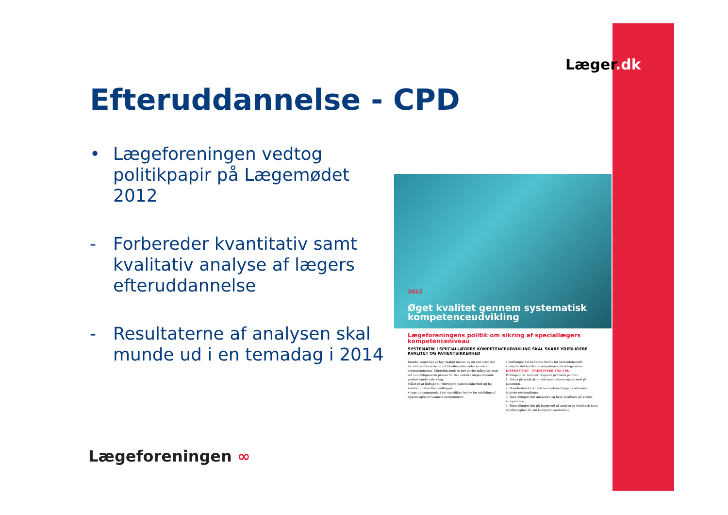Læger.dk
Efteruddannelse - CPD
• Lægeforeningen vedtog politikpapir på Lægemødet 2012
- Forbereder kvantitativ samt kvalitativ analyse af lægers efteruddannelse
- Resultaterne af analysen skal munde ud i en temadag i 2014
2012
Øget kvalitet gennem systematisk kompetenceudvikling
Lægeforeningens politik om sikring af speciallægers kompetenceniveau
SYSTEMATIK I SPECIALLÆGERS KOMPETENCEUDVIKLING SKAL SKABE YDERLIGERE KVALITET OG PATIENTSIKKERHED
Danske læger har et højt fagligt niveau og en stor tradition for efteruddannelse og tid til efteruddannelse er sikret i overenskomsten. Efteruddannelsen bør derfor målrettes som led i en obligatorisk proces for den enkelte læges løbende professionelle udvikling.
Målet er at bidrage til yderligere patientsikkerhed og høj kvalitet i patientbehandlingen.
• tage udgangspunkt i det specifikke behov for udvikling af lægens og/eller teamets kompetencer
• kortlægge det konkrete behov for kompetenceløft
• udfylde det kortlagte kompetenceudviklingsbehov
DISPOSITION – PRINCIPPER FOR CPD
Politikpapiret rummer følgende primære pointer:
1. Fokus på praktisk klinisk kompetence og dermed på patienten.
2. Standarden for klinisk kompetence ligger i nationale kliniske retningslinjer.
3. Speciallægen bør analysere og have feedback på klinisk kompetence.
4. Speciallægen bør på baggrund af analyse og feedback have handlingsplan for sin kompetenceudvikling.
Lægeforeningen ∞